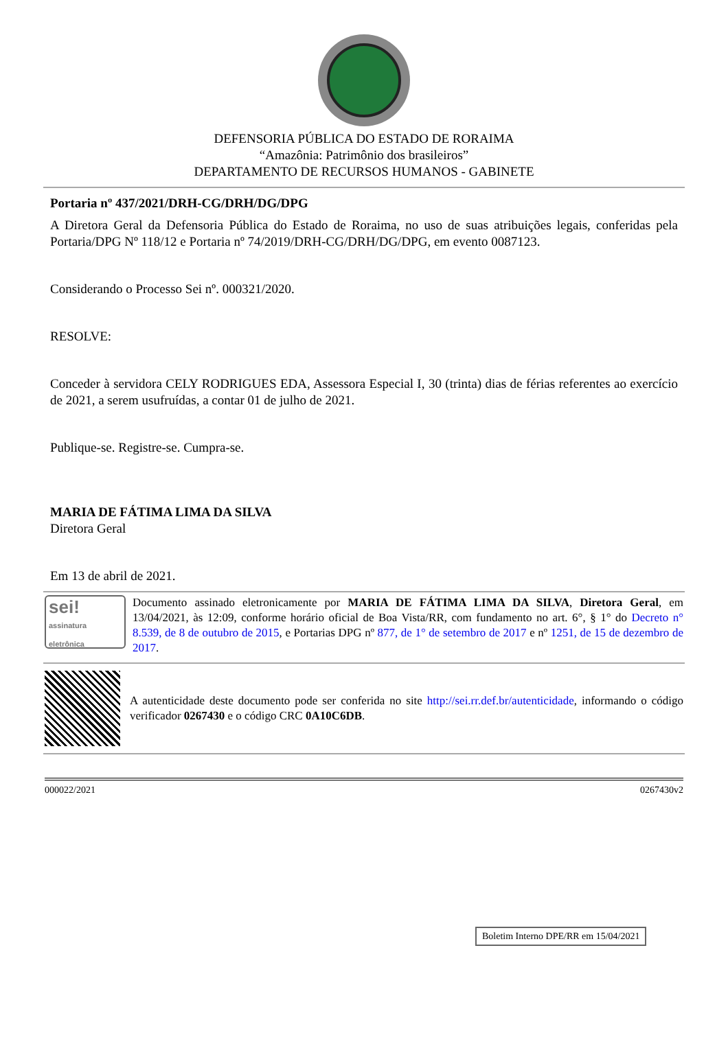DEFENSORIA PÚBLICA DO ESTADO DE RORAIMA
“Amazônia: Patrimônio dos brasileiros”
DEPARTAMENTO DE RECURSOS HUMANOS - GABINETE
Portaria nº 437/2021/DRH-CG/DRH/DG/DPG
A Diretora Geral da Defensoria Pública do Estado de Roraima, no uso de suas atribuições legais, conferidas pela Portaria/DPG Nº 118/12 e Portaria nº 74/2019/DRH-CG/DRH/DG/DPG, em evento 0087123.
Considerando o Processo Sei nº. 000321/2020.
RESOLVE:
Conceder à servidora CELY RODRIGUES EDA, Assessora Especial I, 30 (trinta) dias de férias referentes ao exercício de 2021, a serem usufruídas, a contar 01 de julho de 2021.
Publique-se. Registre-se. Cumpra-se.
MARIA DE FÁTIMA LIMA DA SILVA
Diretora Geral
Em 13 de abril de 2021.
sei! assinatura eletrônica
Documento assinado eletronicamente por MARIA DE FÁTIMA LIMA DA SILVA, Diretora Geral, em 13/04/2021, às 12:09, conforme horário oficial de Boa Vista/RR, com fundamento no art. 6°, § 1° do Decreto n° 8.539, de 8 de outubro de 2015, e Portarias DPG nº 877, de 1° de setembro de 2017 e nº 1251, de 15 de dezembro de 2017.
A autenticidade deste documento pode ser conferida no site http://sei.rr.def.br/autenticidade, informando o código verificador 0267430 e o código CRC 0A10C6DB.
000022/2021 0267430v2
Boletim Interno DPE/RR em 15/04/2021